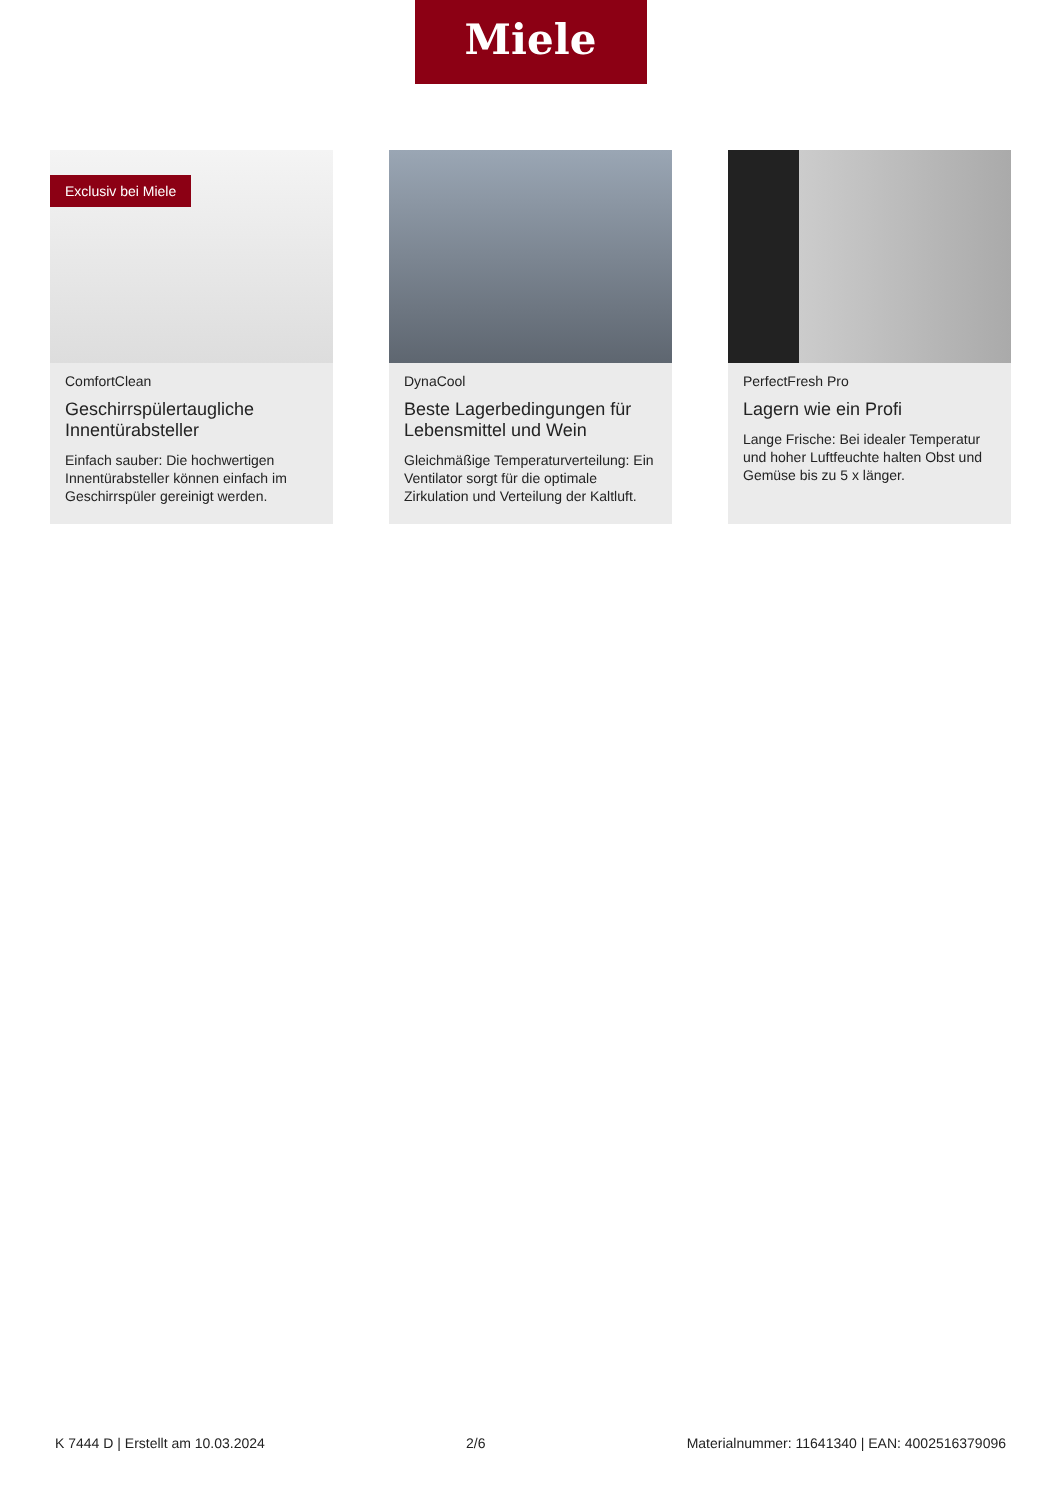Miele
Exclusiv bei Miele
ComfortClean
Geschirrspülertaugliche Innentürabsteller
Einfach sauber: Die hochwertigen Innentürabsteller können einfach im Geschirrspüler gereinigt werden.
DynaCool
Beste Lagerbedingungen für Lebensmittel und Wein
Gleichmäßige Temperaturverteilung: Ein Ventilator sorgt für die optimale Zirkulation und Verteilung der Kaltluft.
PerfectFresh Pro
Lagern wie ein Profi
Lange Frische: Bei idealer Temperatur und hoher Luftfeuchte halten Obst und Gemüse bis zu 5 x länger.
K 7444 D | Erstellt am 10.03.2024 2/6 Materialnummer: 11641340 | EAN: 4002516379096